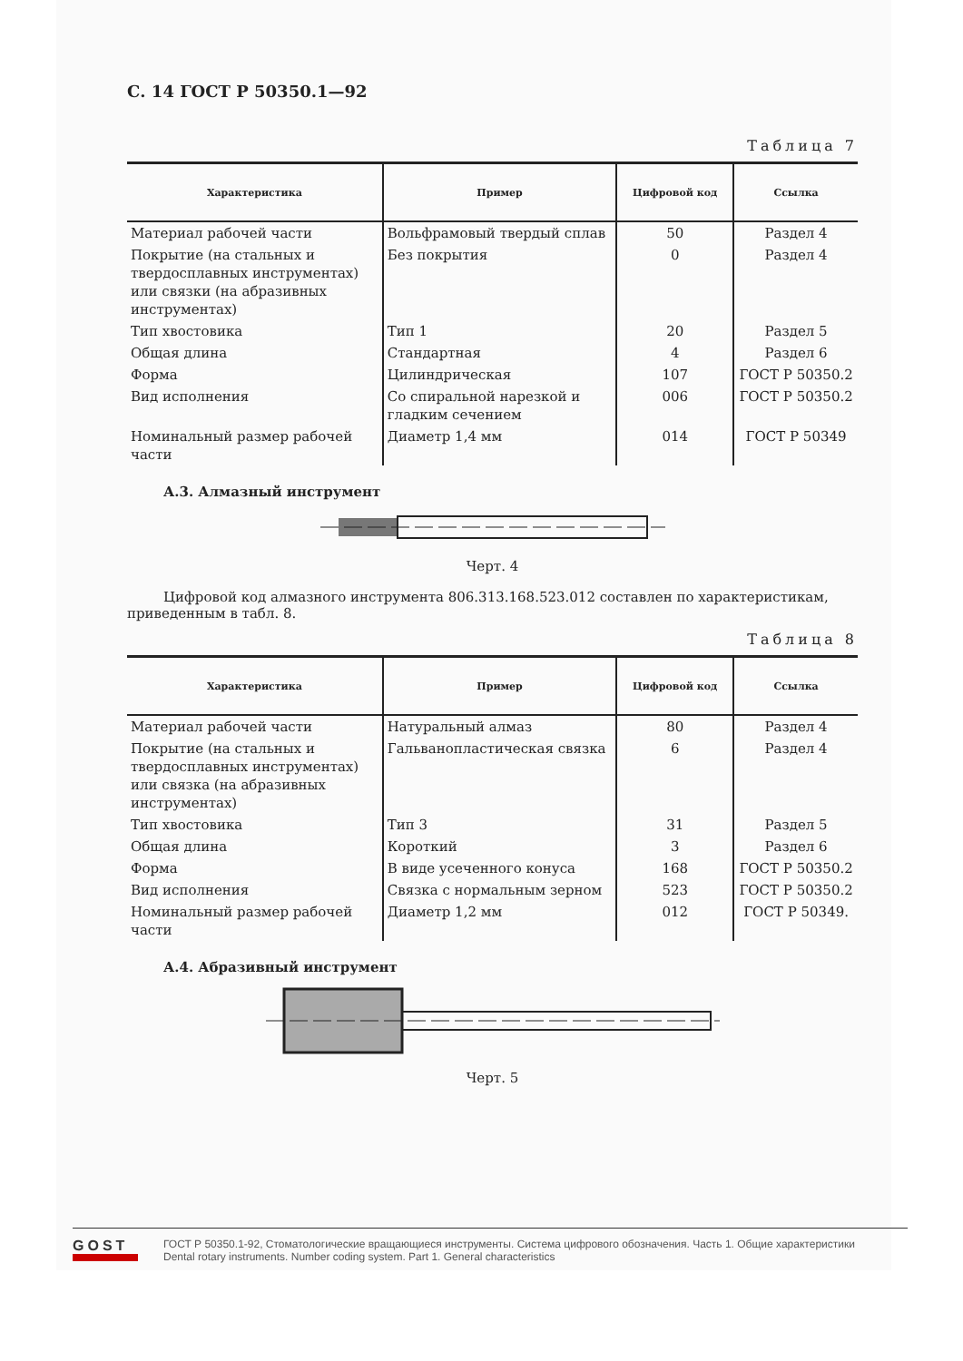С. 14 ГОСТ Р 50350.1—92
Таблица 7
| Характеристика | Пример | Цифровой код | Ссылка |
| --- | --- | --- | --- |
| Материал рабочей части | Вольфрамовый твердый сплав | 50 | Раздел 4 |
| Покрытие (на стальных и твердосплавных инструментах) или связки (на абразивных инструментах) | Без покрытия | 0 | Раздел 4 |
| Тип хвостовика | Тип 1 | 20 | Раздел 5 |
| Общая длина | Стандартная | 4 | Раздел 6 |
| Форма | Цилиндрическая | 107 | ГОСТ Р 50350.2 |
| Вид исполнения | Со спиральной нарезкой и гладким сечением | 006 | ГОСТ Р 50350.2 |
| Номинальный размер рабочей части | Диаметр 1,4 мм | 014 | ГОСТ Р 50349 |
А.3. Алмазный инструмент
Черт. 4
Цифровой код алмазного инструмента 806.313.168.523.012 составлен по характеристикам, приведенным в табл. 8.
Таблица 8
| Характеристика | Пример | Цифровой код | Ссылка |
| --- | --- | --- | --- |
| Материал рабочей части | Натуральный алмаз | 80 | Раздел 4 |
| Покрытие (на стальных и твердосплавных инструментах) или связка (на абразивных инструментах) | Гальванопластическая связка | 6 | Раздел 4 |
| Тип хвостовика | Тип 3 | 31 | Раздел 5 |
| Общая длина | Короткий | 3 | Раздел 6 |
| Форма | В виде усеченного конуса | 168 | ГОСТ Р 50350.2 |
| Вид исполнения | Связка с нормальным зерном | 523 | ГОСТ Р 50350.2 |
| Номинальный размер рабочей части | Диаметр 1,2 мм | 012 | ГОСТ Р 50349. |
А.4. Абразивный инструмент
Черт. 5
GOST
ГОСТ Р 50350.1-92, Стоматологические вращающиеся инструменты. Система цифрового обозначения. Часть 1. Общие характеристики
Dental rotary instruments. Number coding system. Part 1. General characteristics